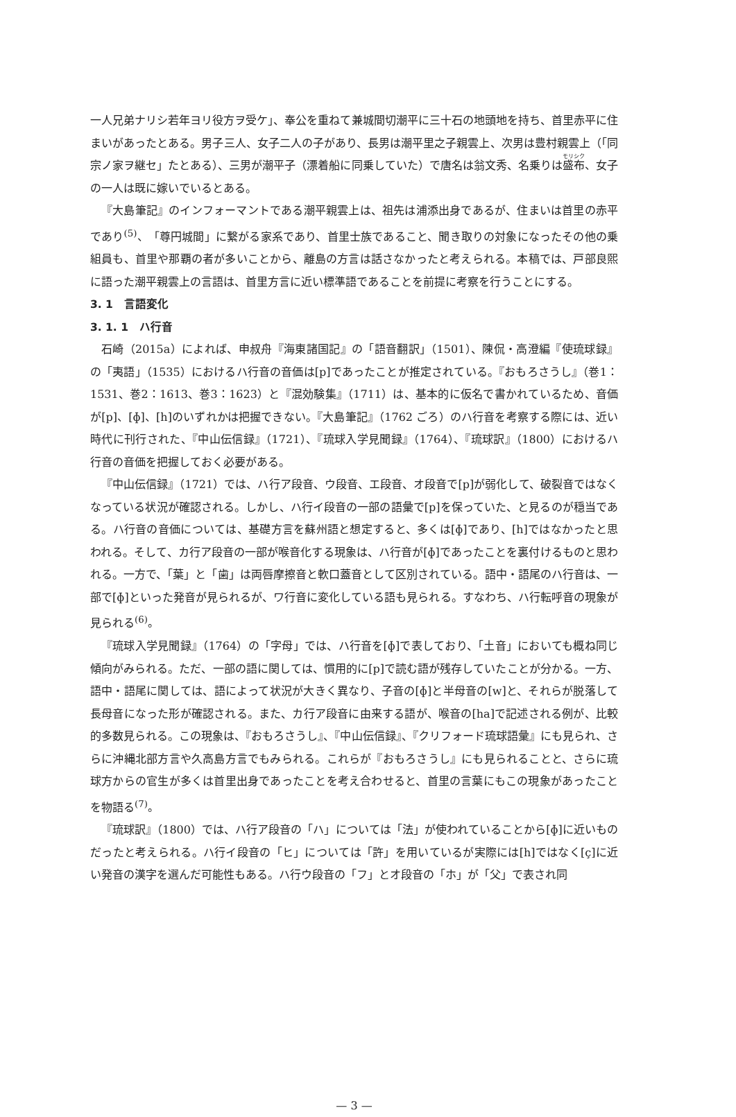一人兄弟ナリシ若年ヨリ役方ヲ受ケ」、奉公を重ねて兼城間切潮平に三十石の地頭地を持ち、首里赤平に住まいがあったとある。男子三人、女子二人の子があり、長男は潮平里之子親雲上、次男は豊村親雲上（「同宗ノ家ヲ継セ」たとある）、三男が潮平子（漂着船に同乗していた）で唐名は翁文秀、名乗りは盛布、女子の一人は既に嫁いでいるとある。
『大島筆記』のインフォーマントである潮平親雲上は、祖先は浦添出身であるが、住まいは首里の赤平であり<sup>(5)</sup>、「尊円城間」に繋がる家系であり、首里士族であること、聞き取りの対象になったその他の乗組員も、首里や那覇の者が多いことから、離島の方言は話さなかったと考えられる。本稿では、戸部良煕に語った潮平親雲上の言語は、首里方言に近い標準語であることを前提に考察を行うことにする。
3. 1　言語変化
3. 1. 1　ハ行音
石崎（2015a）によれば、申叔舟『海東諸国記』の「語音翻訳」（1501）、陳侃・高澄編『使琉球録』の「夷語」（1535）におけるハ行音の音価は[p]であったことが推定されている。『おもろさうし』（巻1：1531、巻2：1613、巻3：1623）と『混効験集』（1711）は、基本的に仮名で書かれているため、音価が[p]、[ɸ]、[h]のいずれかは把握できない。『大島筆記』（1762 ごろ）のハ行音を考察する際には、近い時代に刊行された、『中山伝信録』（1721）、『琉球入学見聞録』（1764）、『琉球訳』（1800）におけるハ行音の音価を把握しておく必要がある。
『中山伝信録』（1721）では、ハ行ア段音、ウ段音、エ段音、オ段音で[p]が弱化して、破裂音ではなくなっている状況が確認される。しかし、ハ行イ段音の一部の語彙で[p]を保っていた、と見るのが穏当である。ハ行音の音価については、基礎方言を蘇州語と想定すると、多くは[ɸ]であり、[h]ではなかったと思われる。そして、カ行ア段音の一部が喉音化する現象は、ハ行音が[ɸ]であったことを裏付けるものと思われる。一方で、「葉」と「歯」は両唇摩擦音と軟口蓋音として区別されている。語中・語尾のハ行音は、一部で[ɸ]といった発音が見られるが、ワ行音に変化している語も見られる。すなわち、ハ行転呼音の現象が見られる<sup>(6)</sup>。
『琉球入学見聞録』（1764）の「字母」では、ハ行音を[ɸ]で表しており、「土音」においても概ね同じ傾向がみられる。ただ、一部の語に関しては、慣用的に[p]で読む語が残存していたことが分かる。一方、語中・語尾に関しては、語によって状況が大きく異なり、子音の[ɸ]と半母音の[w]と、それらが脱落して長母音になった形が確認される。また、カ行ア段音に由来する語が、喉音の[ha]で記述される例が、比較的多数見られる。この現象は、『おもろさうし』、『中山伝信録』、『クリフォード琉球語彙』にも見られ、さらに沖縄北部方言や久高島方言でもみられる。これらが『おもろさうし』にも見られることと、さらに琉球方からの官生が多くは首里出身であったことを考え合わせると、首里の言葉にもこの現象があったことを物語る<sup>(7)</sup>。
『琉球訳』（1800）では、ハ行ア段音の「ハ」については「法」が使われていることから[ɸ]に近いものだったと考えられる。ハ行イ段音の「ヒ」については「許」を用いているが実際には[h]ではなく[ç]に近い発音の漢字を選んだ可能性もある。ハ行ウ段音の「フ」とオ段音の「ホ」が「父」で表され同
— 3 —